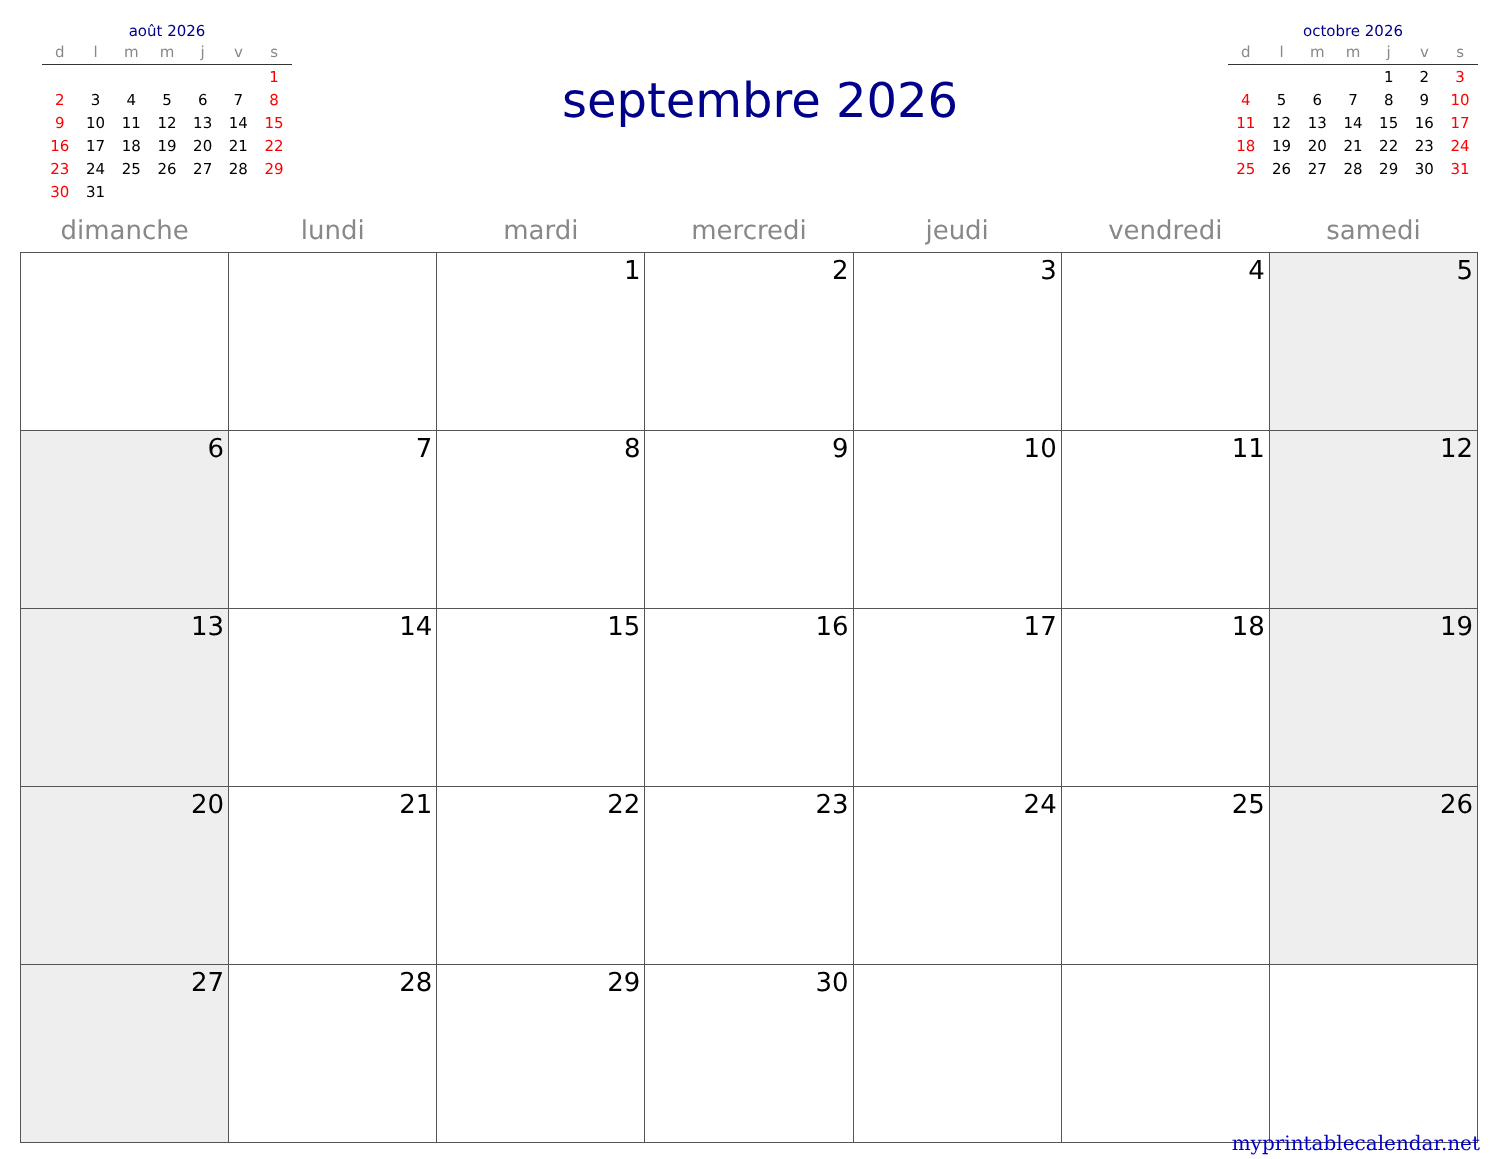août 2026
| d | l | m | m | j | v | s |
| --- | --- | --- | --- | --- | --- | --- |
| | | | | | | 1 |
| 2 | 3 | 4 | 5 | 6 | 7 | 8 |
| 9 | 10 | 11 | 12 | 13 | 14 | 15 |
| 16 | 17 | 18 | 19 | 20 | 21 | 22 |
| 23 | 24 | 25 | 26 | 27 | 28 | 29 |
| 30 | 31 | | | | | |
septembre 2026
octobre 2026
| d | l | m | m | j | v | s |
| --- | --- | --- | --- | --- | --- | --- |
| | | | | 1 | 2 | 3 |
| 4 | 5 | 6 | 7 | 8 | 9 | 10 |
| 11 | 12 | 13 | 14 | 15 | 16 | 17 |
| 18 | 19 | 20 | 21 | 22 | 23 | 24 |
| 25 | 26 | 27 | 28 | 29 | 30 | 31 |
| dimanche | lundi | mardi | mercredi | jeudi | vendredi | samedi |
| --- | --- | --- | --- | --- | --- | --- |
| | | 1 | 2 | 3 | 4 | 5 |
| 6 | 7 | 8 | 9 | 10 | 11 | 12 |
| 13 | 14 | 15 | 16 | 17 | 18 | 19 |
| 20 | 21 | 22 | 23 | 24 | 25 | 26 |
| 27 | 28 | 29 | 30 | | | |
myprintablecalendar.net